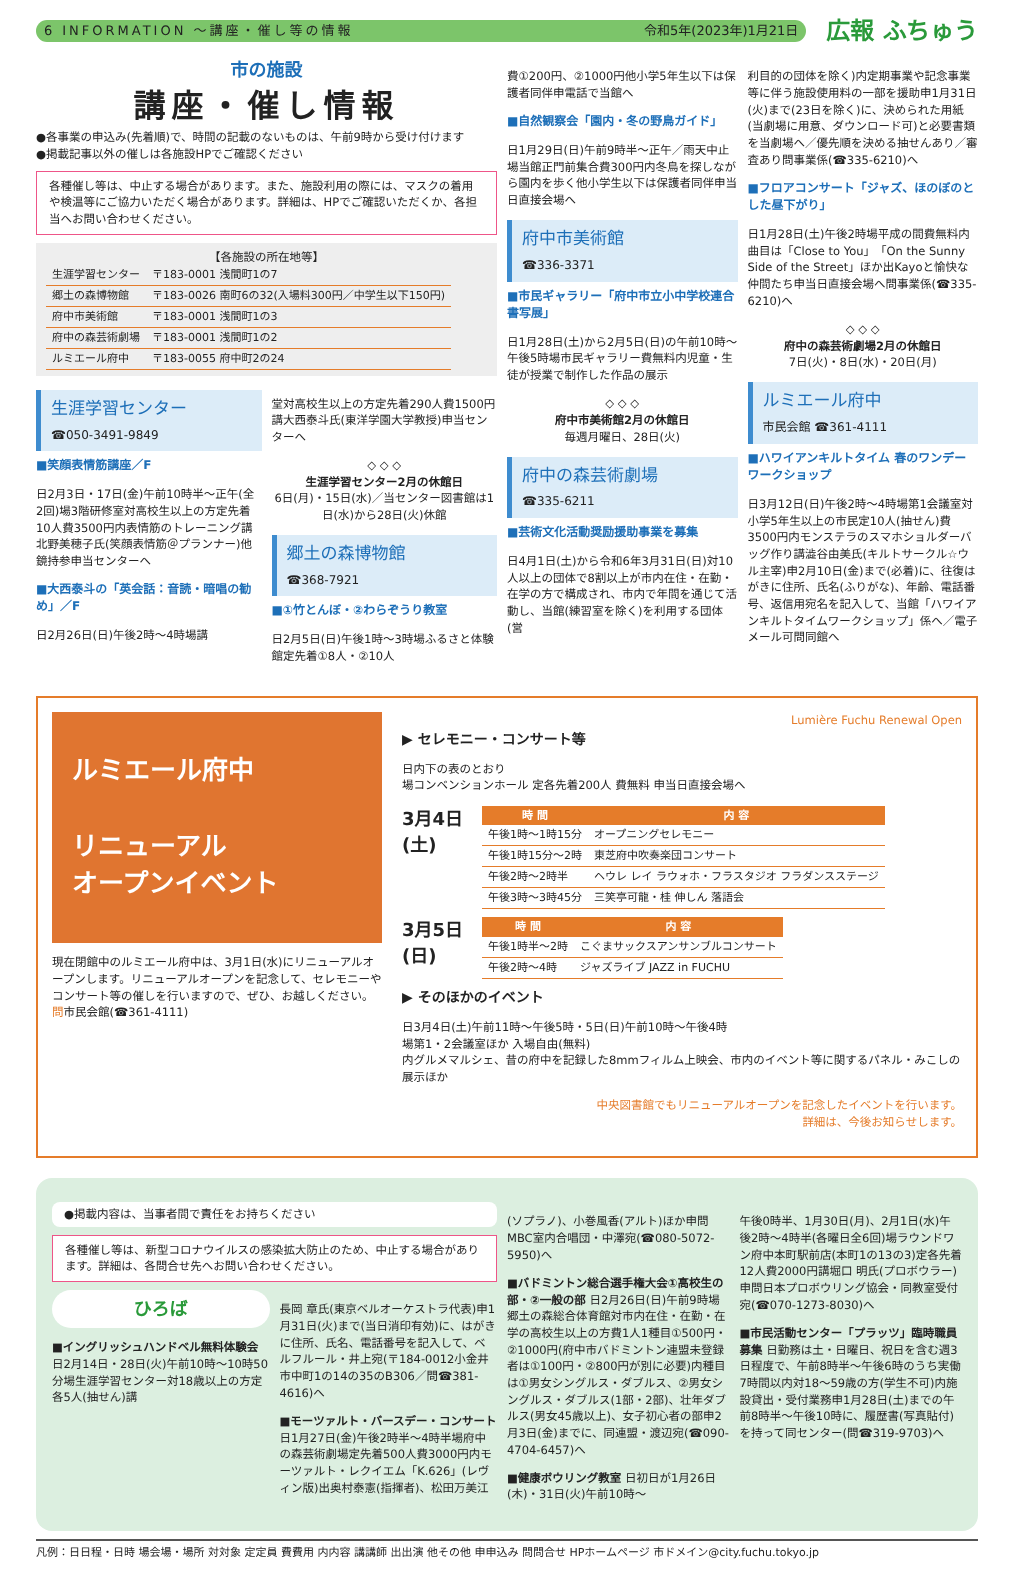6 INFORMATION ～講座・催し等の情報 令和5年(2023年)1月21日
広報 ふちゅう
市の施設
講座・催し情報
●各事業の申込み(先着順)で、時間の記載のないものは、午前9時から受け付けます
●掲載記事以外の催しは各施設HPでご確認ください
各種催し等は、中止する場合があります。また、施設利用の際には、マスクの着用や検温等にご協力いただく場合があります。詳細は、HPでご確認いただくか、各担当へお問い合わせください。
【各施設の所在地等】
| 生涯学習センター | 〒183-0001 浅間町1の7 |
| 郷土の森博物館 | 〒183-0026 南町6の32(入場料300円／中学生以下150円) |
| 府中市美術館 | 〒183-0001 浅間町1の3 |
| 府中の森芸術劇場 | 〒183-0001 浅間町1の2 |
| ルミエール府中 | 〒183-0055 府中町2の24 |
生涯学習センター
☎050-3491-9849
■笑顔表情筋講座／F
日2月3日・17日(金)午前10時半～正午(全2回)場3階研修室対高校生以上の方定先着10人費3500円内表情筋のトレーニング講北野美穂子氏(笑顔表情筋＠プランナー)他鏡持参申当センターへ
■大西泰斗の「英会話：音読・暗唱の勧め」／F
日2月26日(日)午後2時～4時場講
堂対高校生以上の方定先着290人費1500円講大西泰斗氏(東洋学園大学教授)申当センターへ
◇ ◇ ◇
生涯学習センター2月の休館日
6日(月)・15日(水)／当センター図書館は1日(水)から28日(火)休館
郷土の森博物館
☎368-7921
■①竹とんぼ・②わらぞうり教室
日2月5日(日)午後1時～3時場ふるさと体験館定先着①8人・②10人
費①200円、②1000円他小学5年生以下は保護者同伴申電話で当館へ
■自然観察会「園内・冬の野鳥ガイド」
日1月29日(日)午前9時半～正午／雨天中止場当館正門前集合費300円内冬鳥を探しながら園内を歩く他小学生以下は保護者同伴申当日直接会場へ
府中市美術館
☎336-3371
■市民ギャラリー「府中市立小中学校連合書写展」
日1月28日(土)から2月5日(日)の午前10時～午後5時場市民ギャラリー費無料内児童・生徒が授業で制作した作品の展示
◇ ◇ ◇
府中市美術館2月の休館日
毎週月曜日、28日(火)
府中の森芸術劇場
☎335-6211
■芸術文化活動奨励援助事業を募集
日4月1日(土)から令和6年3月31日(日)対10人以上の団体で8割以上が市内在住・在勤・在学の方で構成され、市内で年間を通じて活動し、当館(練習室を除く)を利用する団体(営
利目的の団体を除く)内定期事業や記念事業等に伴う施設使用料の一部を援助申1月31日(火)まで(23日を除く)に、決められた用紙(当劇場に用意、ダウンロード可)と必要書類を当劇場へ／優先順を決める抽せんあり／審査あり問事業係(☎335-6210)へ
■フロアコンサート「ジャズ、ほのぼのとした昼下がり」
日1月28日(土)午後2時場平成の間費無料内曲目は「Close to You」「On the Sunny Side of the Street」ほか出Kayoと愉快な仲間たち申当日直接会場へ問事業係(☎335-6210)へ
◇ ◇ ◇
府中の森芸術劇場2月の休館日
7日(火)・8日(水)・20日(月)
ルミエール府中
市民会館 ☎361-4111
■ハワイアンキルトタイム 春のワンデーワークショップ
日3月12日(日)午後2時～4時場第1会議室対小学5年生以上の市民定10人(抽せん)費3500円内モンステラのスマホショルダーバッグ作り講澁谷由美氏(キルトサークル☆ウル主宰)申2月10日(金)まで(必着)に、往復はがきに住所、氏名(ふりがな)、年齢、電話番号、返信用宛名を記入して、当館「ハワイアンキルトタイムワークショップ」係へ／電子メール可問同館へ
ルミエール府中
リニューアル
オープンイベント
現在閉館中のルミエール府中は、3月1日(水)にリニューアルオープンします。リニューアルオープンを記念して、セレモニーやコンサート等の催しを行いますので、ぜひ、お越しください。
問市民会館(☎361-4111)
Lumière Fuchu Renewal Open
▶ セレモニー・コンサート等
日内下の表のとおり
場コンベンションホール 定各先着200人 費無料 申当日直接会場へ
3月4日
(土)
| 時 間 | 内 容 |
| --- | --- |
| 午後1時～1時15分 | オープニングセレモニー |
| 午後1時15分～2時 | 東芝府中吹奏楽団コンサート |
| 午後2時～2時半 | ヘウレ レイ ラウォホ・フラスタジオ フラダンスステージ |
| 午後3時～3時45分 | 三笑亭可龍・桂 伸しん 落語会 |
3月5日
(日)
| 時 間 | 内 容 |
| --- | --- |
| 午後1時半～2時 | こぐまサックスアンサンブルコンサート |
| 午後2時～4時 | ジャズライブ JAZZ in FUCHU |
▶ そのほかのイベント
日3月4日(土)午前11時～午後5時・5日(日)午前10時～午後4時
場第1・2会議室ほか 入場自由(無料)
内グルメマルシェ、昔の府中を記録した8mmフィルム上映会、市内のイベント等に関するパネル・みこしの展示ほか
中央図書館でもリニューアルオープンを記念したイベントを行います。
詳細は、今後お知らせします。
●掲載内容は、当事者間で責任をお持ちください
各種催し等は、新型コロナウイルスの感染拡大防止のため、中止する場合があります。詳細は、各問合せ先へお問い合わせください。
ひろば
■イングリッシュハンドベル無料体験会 日2月14日・28日(火)午前10時～10時50分場生涯学習センター対18歳以上の方定各5人(抽せん)講
長岡 章氏(東京ベルオーケストラ代表)申1月31日(火)まで(当日消印有効)に、はがきに住所、氏名、電話番号を記入して、ベルフルール・井上宛(〒184-0012小金井市中町1の14の35のB306／問☎381-4616)へ
■モーツァルト・バースデー・コンサート 日1月27日(金)午後2時半～4時半場府中の森芸術劇場定先着500人費3000円内モーツァルト・レクイエム「K.626」(レヴィン版)出奥村泰憲(指揮者)、松田万美江
(ソプラノ)、小巻風香(アルト)ほか申問MBC室内合唱団・中澤宛(☎080-5072-5950)へ
■バドミントン総合選手権大会①高校生の部・②一般の部 日2月26日(日)午前9時場郷土の森総合体育館対市内在住・在勤・在学の高校生以上の方費1人1種目①500円・②1000円(府中市バドミントン連盟未登録者は①100円・②800円が別に必要)内種目は①男女シングルス・ダブルス、②男女シングルス・ダブルス(1部・2部)、壮年ダブルス(男女45歳以上)、女子初心者の部申2月3日(金)までに、同連盟・渡辺宛(☎090-4704-6457)へ
■健康ボウリング教室 日初日が1月26日(木)・31日(火)午前10時～
午後0時半、1月30日(月)、2月1日(水)午後2時～4時半(各曜日全6回)場ラウンドワン府中本町駅前店(本町1の13の3)定各先着12人費2000円講堀口 明氏(プロボウラー)申問日本プロボウリング協会・同教室受付宛(☎070-1273-8030)へ
■市民活動センター「プラッツ」臨時職員募集 日勤務は土・日曜日、祝日を含む週3日程度で、午前8時半～午後6時のうち実働7時間以内対18～59歳の方(学生不可)内施設貸出・受付業務申1月28日(土)までの午前8時半～午後10時に、履歴書(写真貼付)を持って同センター(問☎319-9703)へ
凡例：日日程・日時 場会場・場所 対対象 定定員 費費用 内内容 講講師 出出演 他その他 申申込み 問問合せ HPホームページ 市ドメイン@city.fuchu.tokyo.jp